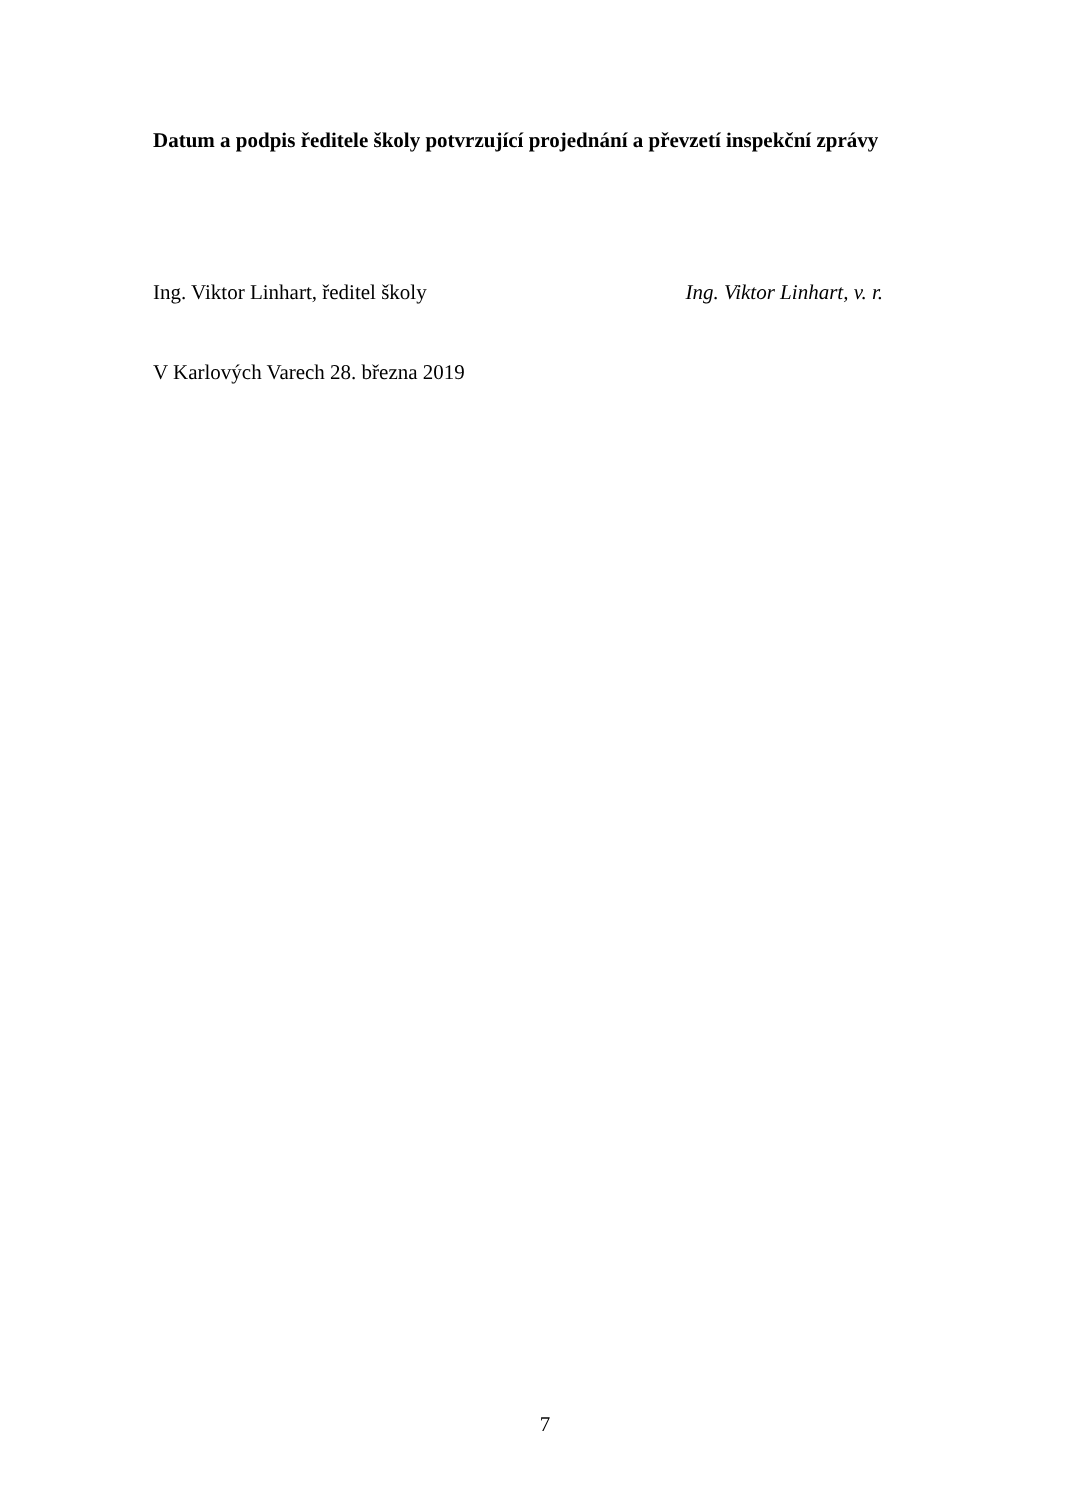Datum a podpis ředitele školy potvrzující projednání a převzetí inspekční zprávy
Ing. Viktor Linhart, ředitel školy Ing. Viktor Linhart, v. r.
V Karlových Varech 28. března 2019
7